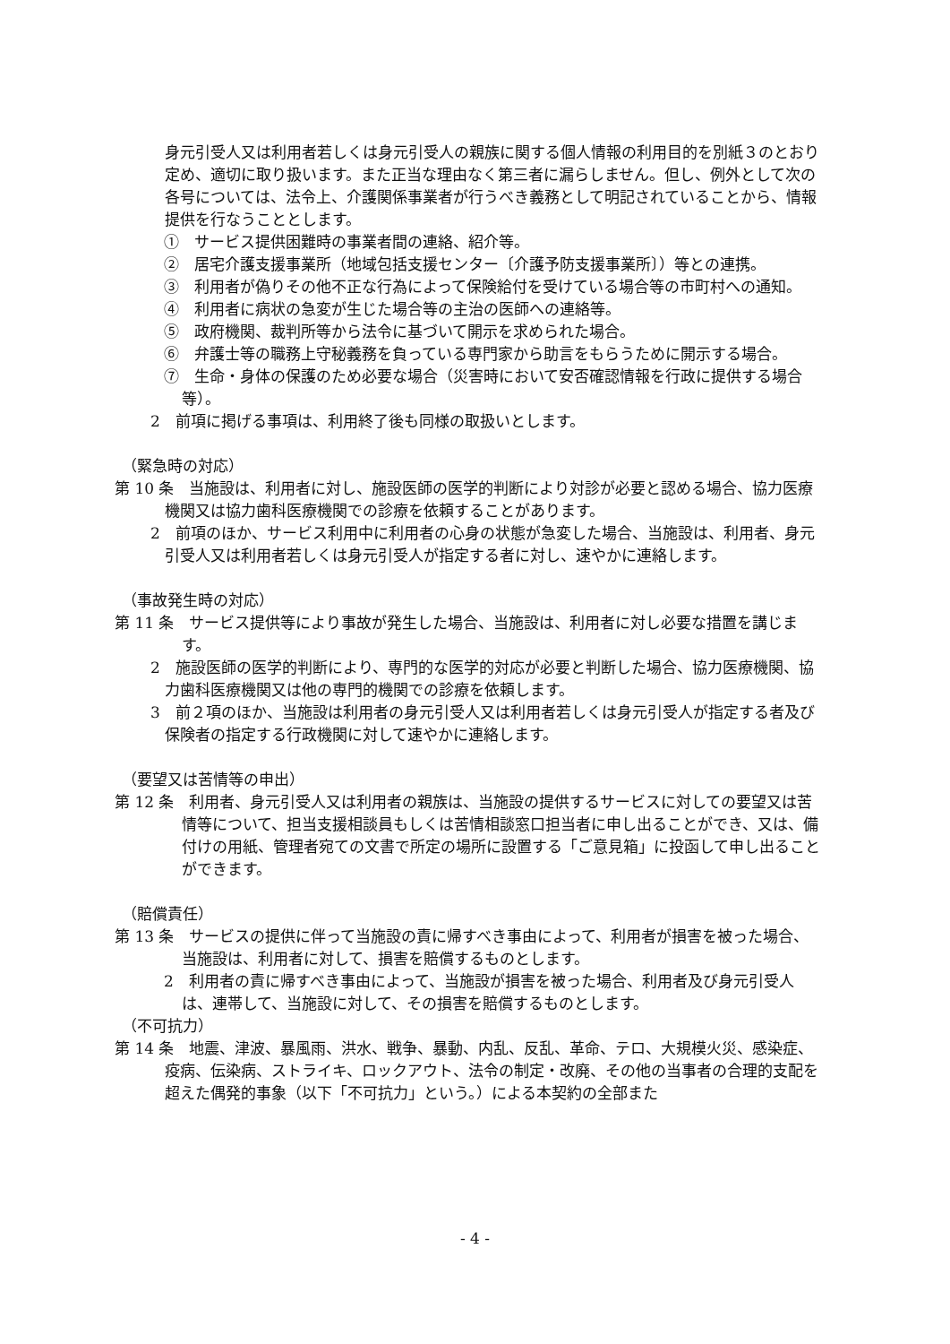身元引受人又は利用者若しくは身元引受人の親族に関する個人情報の利用目的を別紙３のとおり定め、適切に取り扱います。また正当な理由なく第三者に漏らしません。但し、例外として次の各号については、法令上、介護関係事業者が行うべき義務として明記されていることから、情報提供を行なうこととします。
①　サービス提供困難時の事業者間の連絡、紹介等。
②　居宅介護支援事業所（地域包括支援センター〔介護予防支援事業所〕）等との連携。
③　利用者が偽りその他不正な行為によって保険給付を受けている場合等の市町村への通知。
④　利用者に病状の急変が生じた場合等の主治の医師への連絡等。
⑤　政府機関、裁判所等から法令に基づいて開示を求められた場合。
⑥　弁護士等の職務上守秘義務を負っている専門家から助言をもらうために開示する場合。
⑦　生命・身体の保護のため必要な場合（災害時において安否確認情報を行政に提供する場合等）。
2　前項に掲げる事項は、利用終了後も同様の取扱いとします。
（緊急時の対応）
第 10 条　当施設は、利用者に対し、施設医師の医学的判断により対診が必要と認める場合、協力医療機関又は協力歯科医療機関での診療を依頼することがあります。
2　前項のほか、サービス利用中に利用者の心身の状態が急変した場合、当施設は、利用者、身元引受人又は利用者若しくは身元引受人が指定する者に対し、速やかに連絡します。
（事故発生時の対応）
第 11 条　サービス提供等により事故が発生した場合、当施設は、利用者に対し必要な措置を講じます。
2　施設医師の医学的判断により、専門的な医学的対応が必要と判断した場合、協力医療機関、協力歯科医療機関又は他の専門的機関での診療を依頼します。
3　前２項のほか、当施設は利用者の身元引受人又は利用者若しくは身元引受人が指定する者及び保険者の指定する行政機関に対して速やかに連絡します。
（要望又は苦情等の申出）
第 12 条　利用者、身元引受人又は利用者の親族は、当施設の提供するサービスに対しての要望又は苦情等について、担当支援相談員もしくは苦情相談窓口担当者に申し出ることができ、又は、備付けの用紙、管理者宛ての文書で所定の場所に設置する「ご意見箱」に投函して申し出ることができます。
（賠償責任）
第 13 条　サービスの提供に伴って当施設の責に帰すべき事由によって、利用者が損害を被った場合、当施設は、利用者に対して、損害を賠償するものとします。
2　利用者の責に帰すべき事由によって、当施設が損害を被った場合、利用者及び身元引受人は、連帯して、当施設に対して、その損害を賠償するものとします。
（不可抗力）
第 14 条　地震、津波、暴風雨、洪水、戦争、暴動、内乱、反乱、革命、テロ、大規模火災、感染症、疫病、伝染病、ストライキ、ロックアウト、法令の制定・改廃、その他の当事者の合理的支配を超えた偶発的事象（以下「不可抗力」という。）による本契約の全部また
- 4 -